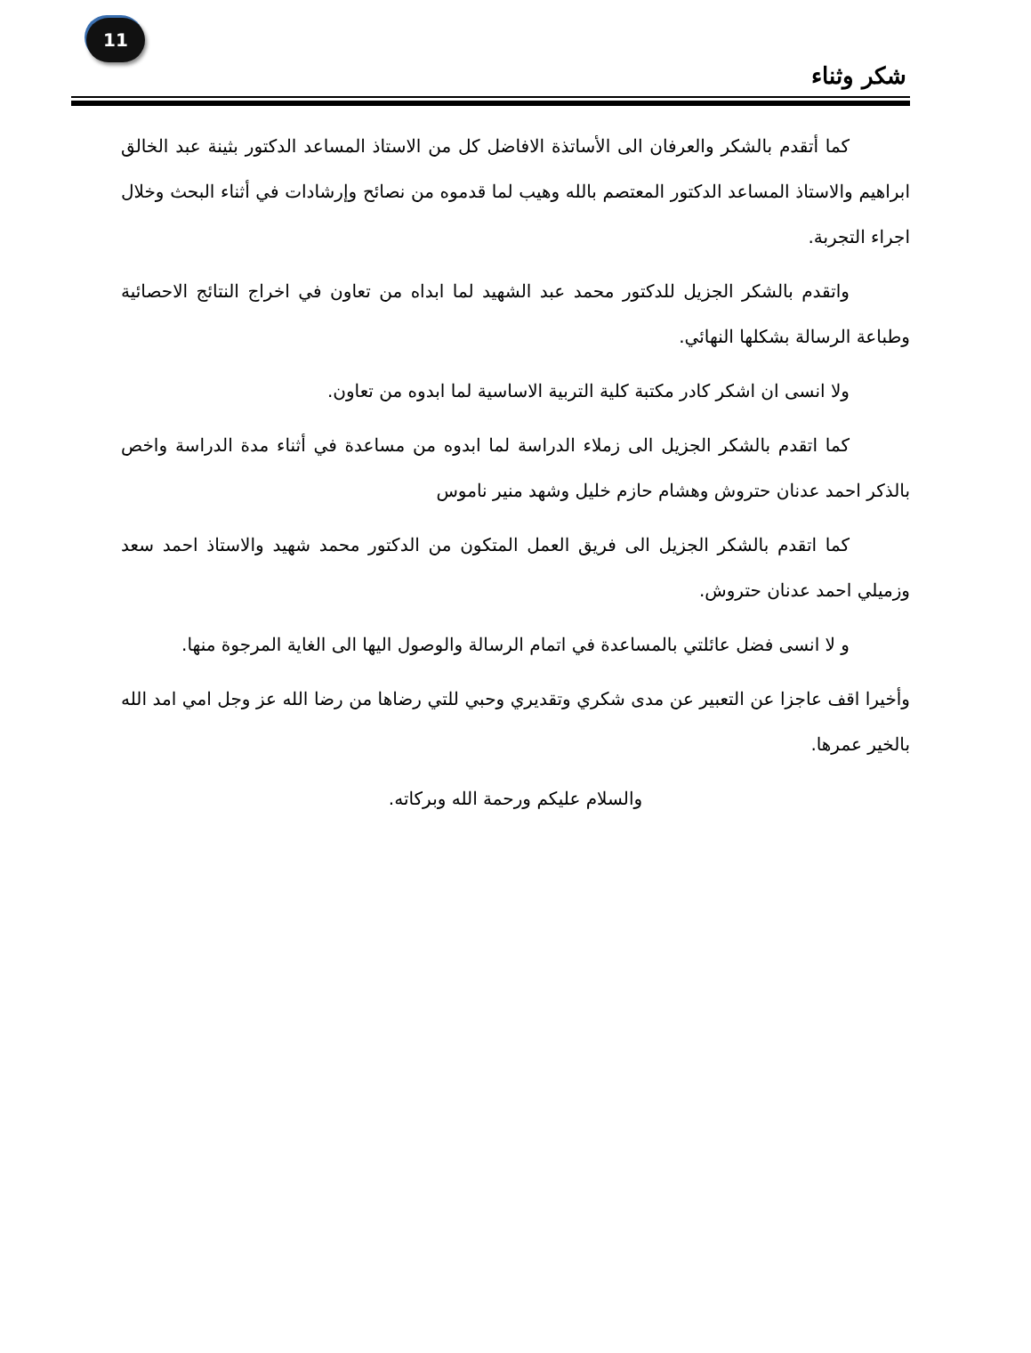11
شكر وثناء
كما أتقدم بالشكر والعرفان الى الأساتذة الافاضل كل من الاستاذ المساعد الدكتور بثينة عبد الخالق ابراهيم والاستاذ المساعد الدكتور المعتصم بالله وهيب لما قدموه من نصائح وإرشادات في أثناء البحث وخلال اجراء التجربة.
واتقدم بالشكر الجزيل للدكتور محمد عبد الشهيد لما ابداه من تعاون في اخراج النتائج الاحصائية وطباعة الرسالة بشكلها النهائي.
ولا انسى ان اشكر كادر مكتبة كلية التربية الاساسية لما ابدوه من تعاون.
كما اتقدم بالشكر الجزيل الى زملاء الدراسة لما ابدوه من مساعدة في أثناء مدة الدراسة واخص بالذكر احمد عدنان حتروش وهشام حازم خليل وشهد منير ناموس
كما اتقدم بالشكر الجزيل الى فريق العمل المتكون من الدكتور محمد شهيد والاستاذ احمد سعد وزميلي احمد عدنان حتروش.
و لا انسى فضل عائلتي بالمساعدة في اتمام الرسالة والوصول اليها الى الغاية المرجوة منها.
وأخيرا اقف عاجزا عن التعبير عن مدى شكري وتقديري وحبي للتي رضاها من رضا الله عز وجل امي امد الله بالخير عمرها.
والسلام عليكم ورحمة الله وبركاته.